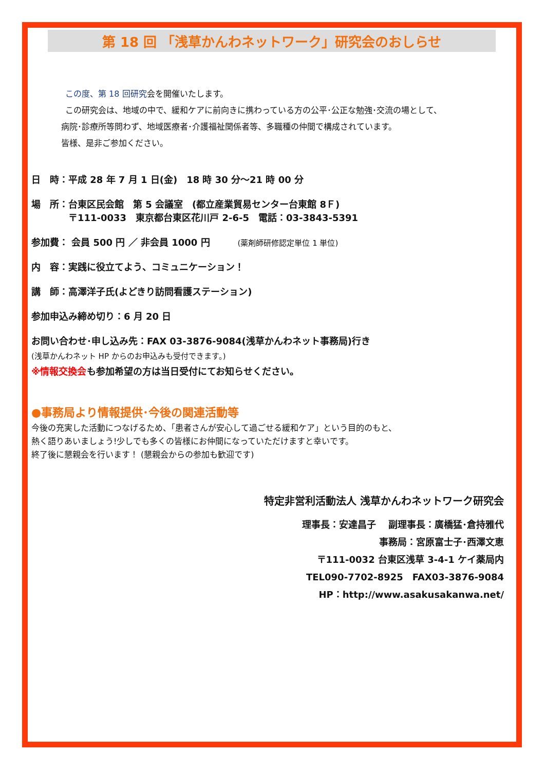第 18 回 「浅草かんわネットワーク」研究会のおしらせ
この度、第 18 回研究会を開催いたします。
この研究会は、地域の中で、緩和ケアに前向きに携わっている方の公平･公正な勉強･交流の場として、
病院･診療所等問わず、地域医療者･介護福祉関係者等、多職種の仲間で構成されています。
皆様、是非ご参加ください。
日　時：平成 28 年 7 月 1 日(金)　18 時 30 分～21 時 00 分
場　所：台東区民会館　第 5 会議室　(都立産業貿易センター台東館 8Ｆ)
　　　　〒111-0033　東京都台東区花川戸 2-6-5　電話：03-3843-5391
参加費： 会員 500 円 ／ 非会員 1000 円　　　(薬剤師研修認定単位 1 単位)
内　容：実践に役立てよう、コミュニケーション！
講　師：高澤洋子氏(よどきり訪問看護ステーション)
参加申込み締め切り：6 月 20 日
お問い合わせ･申し込み先：FAX 03-3876-9084(浅草かんわネット事務局)行き
(浅草かんわネット HP からのお申込みも受付できます。)
※情報交換会も参加希望の方は当日受付にてお知らせください。
●事務局より情報提供･今後の関連活動等
今後の充実した活動につなげるため、「患者さんが安心して過ごせる緩和ケア」という目的のもと、
熱く語りあいましょう!少しでも多くの皆様にお仲間になっていただけますと幸いです。
終了後に懇親会を行います！ (懇親会からの参加も歓迎です)
特定非営利活動法人 浅草かんわネットワーク研究会
理事長：安達昌子　 副理事長：廣橋猛･倉持雅代
事務局：宮原富士子･西澤文恵
〒111-0032 台東区浅草 3-4-1 ケイ薬局内
TEL090-7702-8925　FAX03-3876-9084
HP：http://www.asakusakanwa.net/